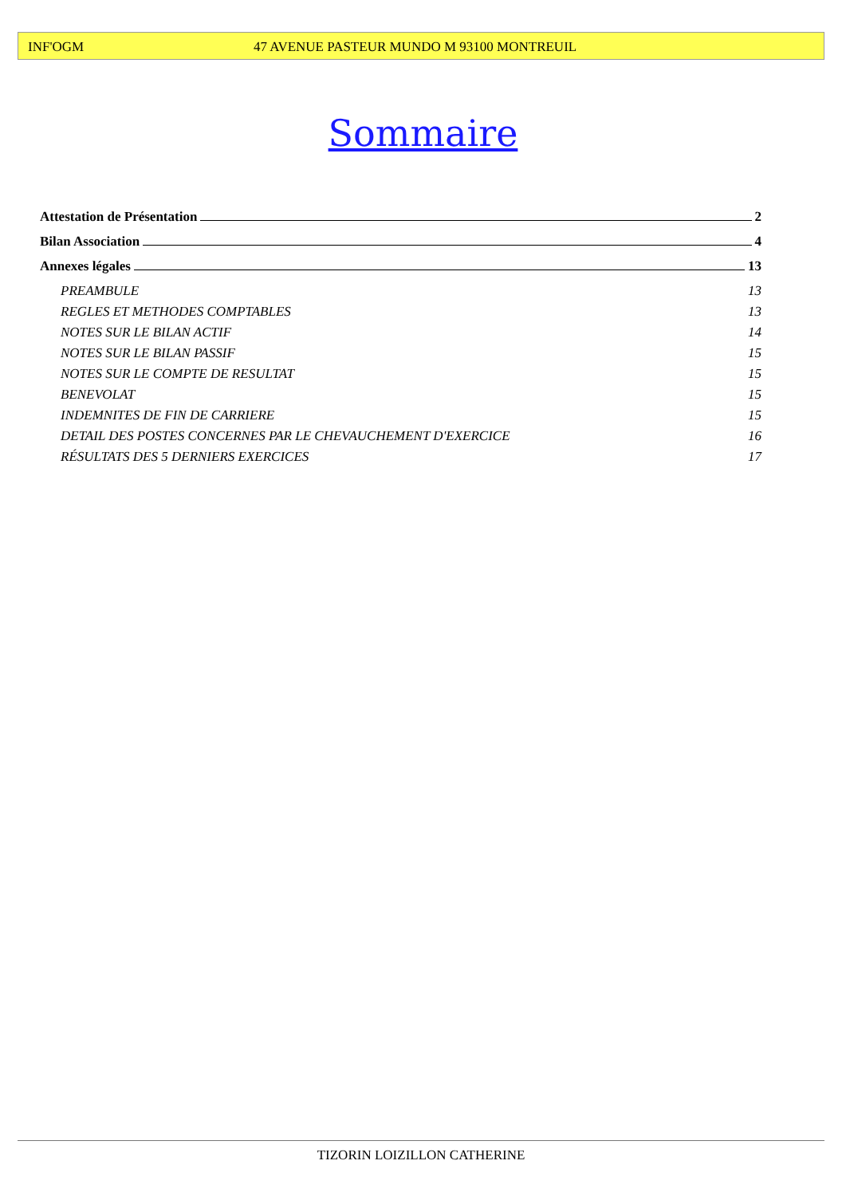INF'OGM 47 AVENUE PASTEUR MUNDO M 93100 MONTREUIL
Sommaire
Attestation de Présentation 2
Bilan Association 4
Annexes légales 13
PREAMBULE 13
REGLES ET METHODES COMPTABLES 13
NOTES SUR LE BILAN ACTIF 14
NOTES SUR LE BILAN PASSIF 15
NOTES SUR LE COMPTE DE RESULTAT 15
BENEVOLAT 15
INDEMNITES DE FIN DE CARRIERE 15
DETAIL DES POSTES CONCERNES PAR LE CHEVAUCHEMENT D'EXERCICE 16
RÉSULTATS DES 5 DERNIERS EXERCICES 17
TIZORIN LOIZILLON CATHERINE